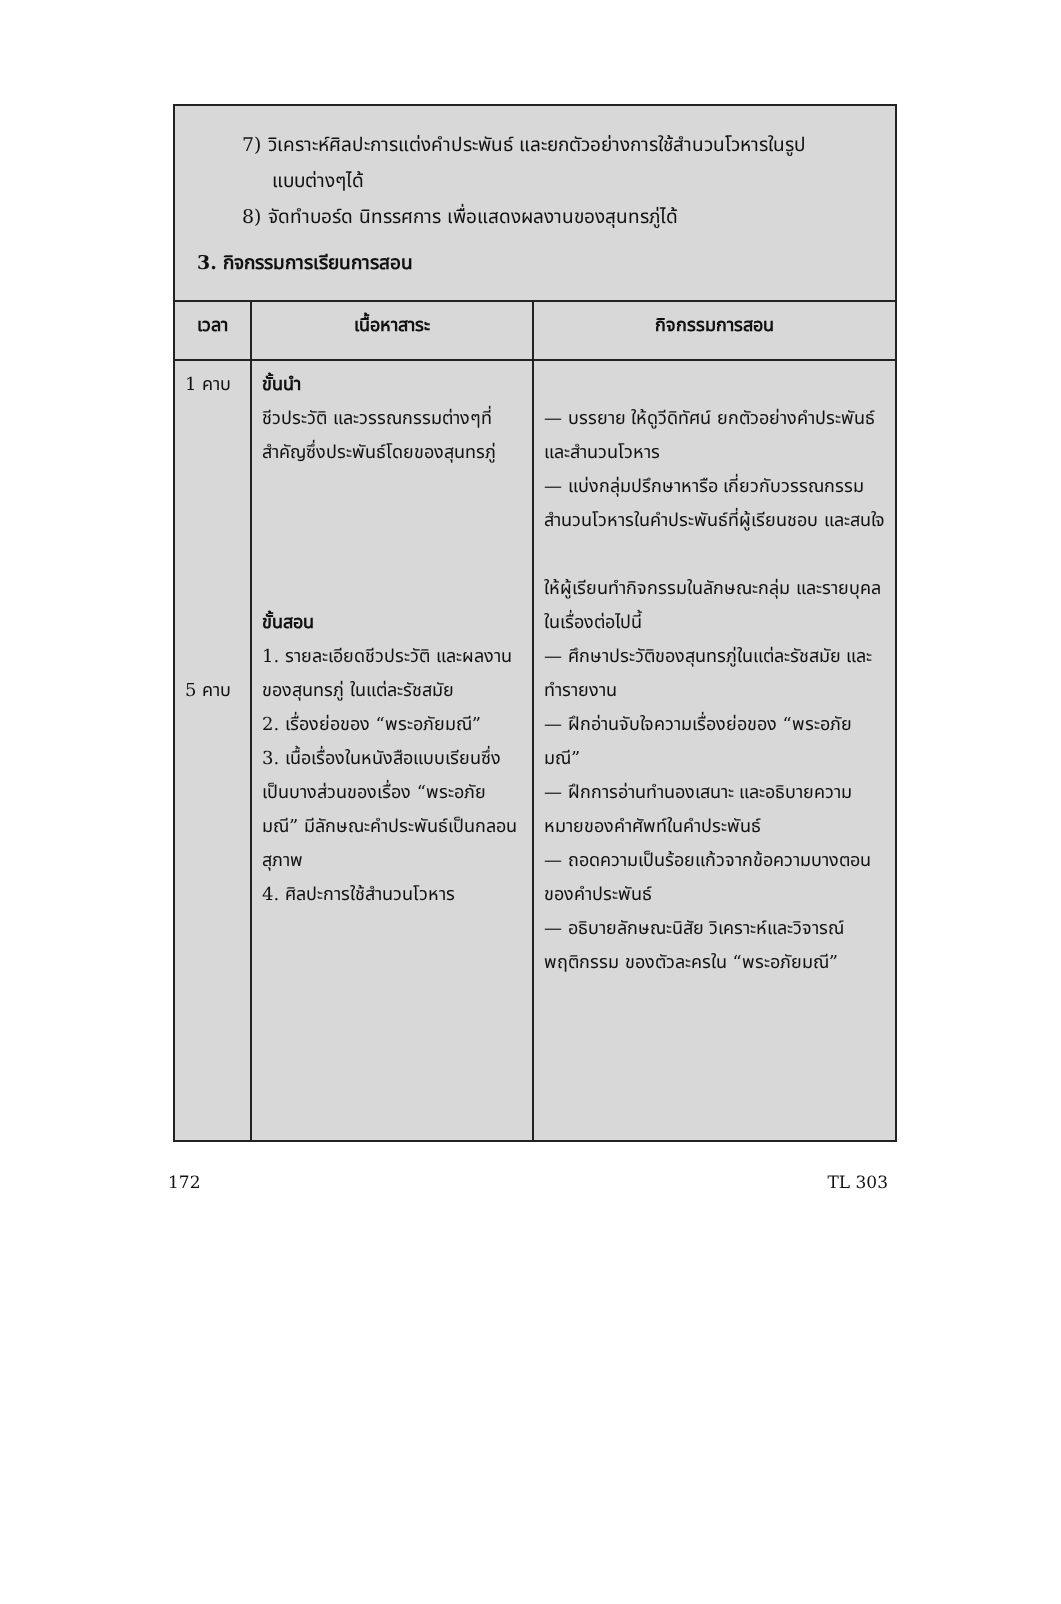7) วิเคราะห์ศิลปะการแต่งคำประพันธ์ และยกตัวอย่างการใช้สำนวนโวหารในรูป
แบบต่างๆได้
8) จัดทำบอร์ด นิทรรศการ เพื่อแสดงผลงานของสุนทรภู่ได้
3. กิจกรรมการเรียนการสอน
| เวลา | เนื้อหาสาระ | กิจกรรมการสอน |
| --- | --- | --- |
| 1 คาบ 5 คาบ | ขั้นนำ ชีวประวัติ และวรรณกรรมต่างๆที่สำคัญซึ่งประพันธ์โดยของสุนทรภู่ ขั้นสอน 1. รายละเอียดชีวประวัติ และผลงานของสุนทรภู่ ในแต่ละรัชสมัย 2. เรื่องย่อของ “พระอภัยมณี” 3. เนื้อเรื่องในหนังสือแบบเรียนซึ่งเป็นบางส่วนของเรื่อง “พระอภัยมณี” มีลักษณะคำประพันธ์เป็นกลอนสุภาพ 4. ศิลปะการใช้สำนวนโวหาร | — บรรยาย ให้ดูวีดิทัศน์ ยกตัวอย่างคำประพันธ์ และสำนวนโวหาร — แบ่งกลุ่มปรึกษาหารือ เกี่ยวกับวรรณกรรม สำนวนโวหารในคำประพันธ์ที่ผู้เรียนชอบ และสนใจ ให้ผู้เรียนทำกิจกรรมในลักษณะกลุ่ม และรายบุคล ในเรื่องต่อไปนี้ — ศึกษาประวัติของสุนทรภู่ในแต่ละรัชสมัย และทำรายงาน — ฝึกอ่านจับใจความเรื่องย่อของ “พระอภัยมณี” — ฝึกการอ่านทำนองเสนาะ และอธิบายความหมายของคำศัพท์ในคำประพันธ์ — ถอดความเป็นร้อยแก้วจากข้อความบางตอน ของคำประพันธ์ — อธิบายลักษณะนิสัย วิเคราะห์และวิจารณ์ พฤติกรรม ของตัวละครใน “พระอภัยมณี” |
172 TL 303